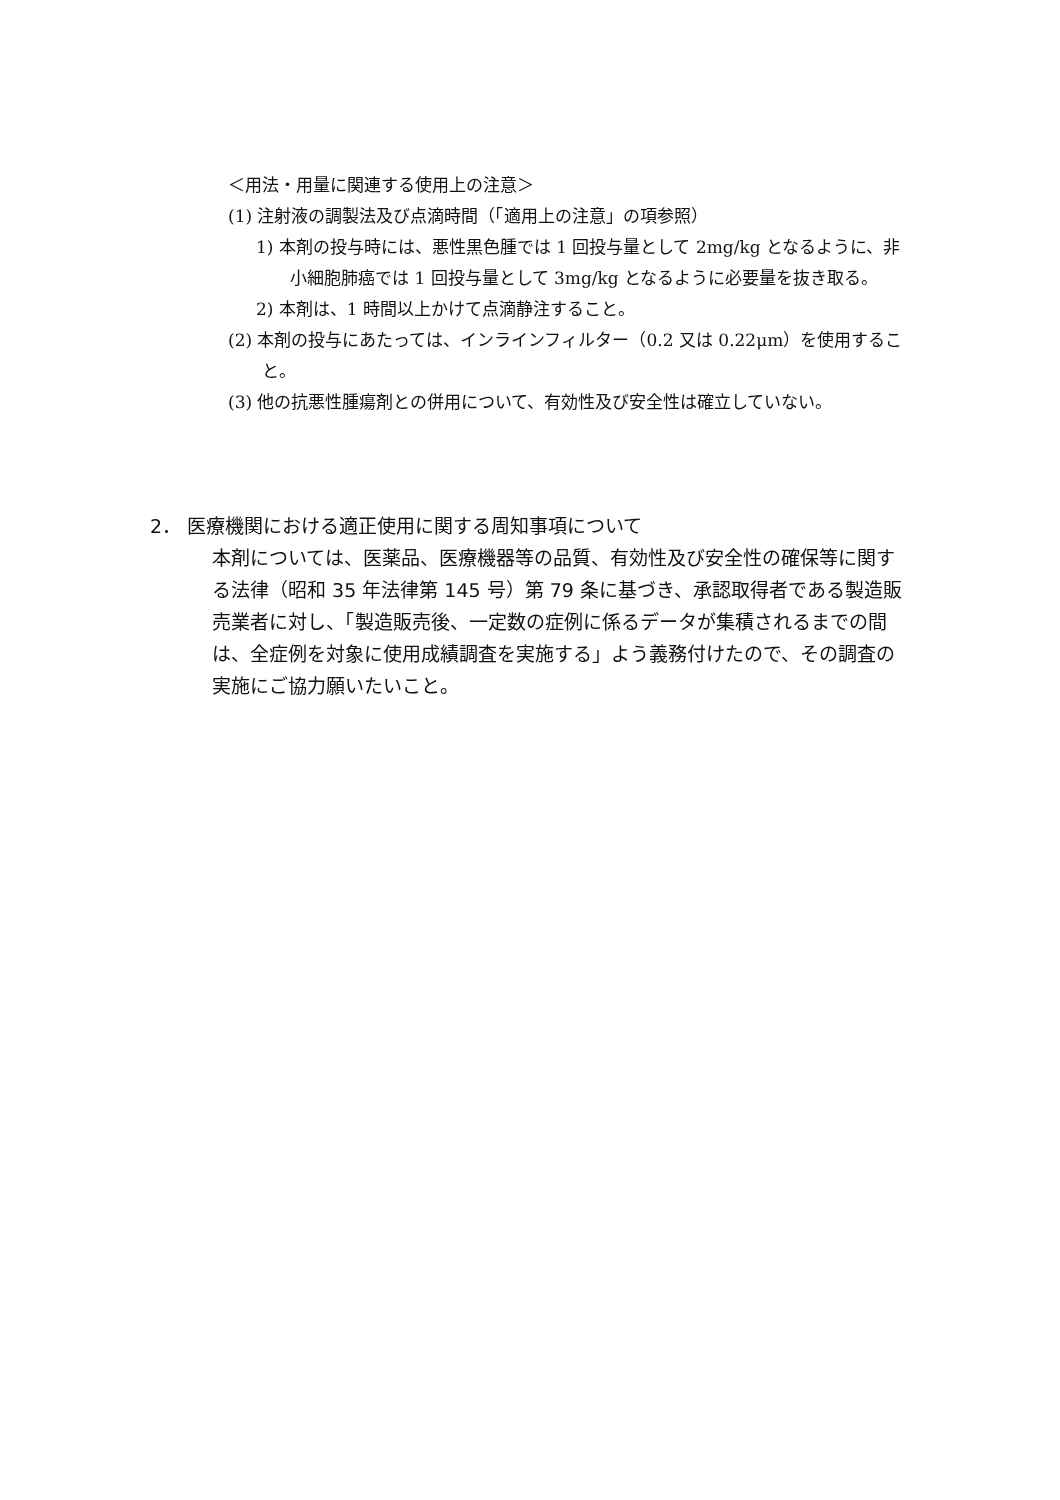＜用法・用量に関連する使用上の注意＞
(1) 注射液の調製法及び点滴時間（「適用上の注意」の項参照）
1) 本剤の投与時には、悪性黒色腫では 1 回投与量として 2mg/kg となるように、非小細胞肺癌では 1 回投与量として 3mg/kg となるように必要量を抜き取る。
2) 本剤は、1 時間以上かけて点滴静注すること。
(2) 本剤の投与にあたっては、インラインフィルター（0.2 又は 0.22μm）を使用すること。
(3) 他の抗悪性腫瘍剤との併用について、有効性及び安全性は確立していない。
2． 医療機関における適正使用に関する周知事項について
本剤については、医薬品、医療機器等の品質、有効性及び安全性の確保等に関する法律（昭和 35 年法律第 145 号）第 79 条に基づき、承認取得者である製造販売業者に対し、「製造販売後、一定数の症例に係るデータが集積されるまでの間は、全症例を対象に使用成績調査を実施する」よう義務付けたので、その調査の実施にご協力願いたいこと。